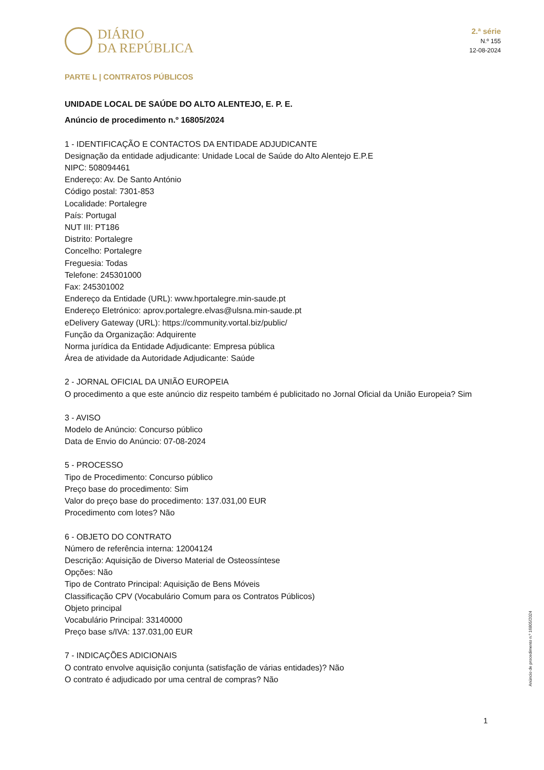DIÁRIO
DA REPÚBLICA
2.ª série
N.º 155
12-08-2024
PARTE L | CONTRATOS PÚBLICOS
UNIDADE LOCAL DE SAÚDE DO ALTO ALENTEJO, E. P. E.
Anúncio de procedimento n.º 16805/2024
1 - IDENTIFICAÇÃO E CONTACTOS DA ENTIDADE ADJUDICANTE
Designação da entidade adjudicante: Unidade Local de Saúde do Alto Alentejo E.P.E
NIPC: 508094461
Endereço: Av. De Santo António
Código postal: 7301-853
Localidade: Portalegre
País: Portugal
NUT III: PT186
Distrito: Portalegre
Concelho: Portalegre
Freguesia: Todas
Telefone: 245301000
Fax: 245301002
Endereço da Entidade (URL): www.hportalegre.min-saude.pt
Endereço Eletrónico: aprov.portalegre.elvas@ulsna.min-saude.pt
eDelivery Gateway (URL): https://community.vortal.biz/public/
Função da Organização: Adquirente
Norma jurídica da Entidade Adjudicante: Empresa pública
Área de atividade da Autoridade Adjudicante: Saúde
2 - JORNAL OFICIAL DA UNIÃO EUROPEIA
O procedimento a que este anúncio diz respeito também é publicitado no Jornal Oficial da União Europeia? Sim
3 - AVISO
Modelo de Anúncio: Concurso público
Data de Envio do Anúncio: 07-08-2024
5 - PROCESSO
Tipo de Procedimento: Concurso público
Preço base do procedimento: Sim
Valor do preço base do procedimento: 137.031,00 EUR
Procedimento com lotes? Não
6 - OBJETO DO CONTRATO
Número de referência interna: 12004124
Descrição: Aquisição de Diverso Material de Osteossíntese
Opções: Não
Tipo de Contrato Principal: Aquisição de Bens Móveis
Classificação CPV (Vocabulário Comum para os Contratos Públicos)
Objeto principal
Vocabulário Principal: 33140000
Preço base s/IVA: 137.031,00 EUR
7 - INDICAÇÕES ADICIONAIS
O contrato envolve aquisição conjunta (satisfação de várias entidades)? Não
O contrato é adjudicado por uma central de compras? Não
Anúncio de procedimento n.º 16805/2024
1